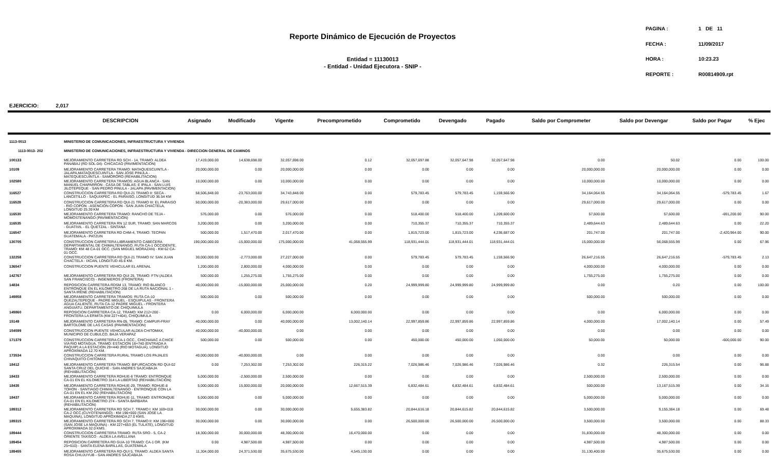Reporte Dinámico de Ejecución de Proyectos
Entidad = 11130013
- Entidad - Unidad Ejecutora - SNIP -
| PAGINA : | 1 DE 11 |
| FECHA : | 11/09/2017 |
| HORA : | 10:23.23 |
| REPORTE : | R00814909.rpt |
EJERCICIO: 2,017
| | DESCRIPCION | Asignado | Modificado | Vigente | Precomprometido | Comprometido | Devengado | Pagado | Saldo por Comprometer | Saldo por Devengar | Saldo por Pagar | % Ejec |
| --- | --- | --- | --- | --- | --- | --- | --- | --- | --- | --- | --- | --- |
| 1113-0013 | MINISTERIO DE COMUNICACIONES, INFRAESTRUCTURA Y VIVIENDA | | | | | | | | | | | |
| 1113-0013- 202 | MINISTERIO DE COMUNICACIONES, INFRAESTRUCTURA Y VIVIENDA - DIRECCION GENERAL DE CAMINOS | | | | | | | | | | | |
| 100133 | MEJORAMIENTO CARRETERA RD SCH - 14, TRAMO: ALDEA PANABAJ (RD SOL-04)- CHICACAO (PAVIMENTACION) | 17,419,000.00 | 14,638,698.00 | 32,057,698.00 | 0.12 | 32,057,697.88 | 32,057,647.98 | 32,057,647.98 | 0.00 | 50.02 | 0.00 | 100.00 |
| 10109 | MEJORAMIENTO CARRETERA TRAMO: MATAQUESCUINTLA - JALAPA,MATAQUESCUINTLA - SAN JOSE PINULA - MATEQUESCUINTLA - SAMORORO (REHABILITACION) | 20,000,000.00 | 0.00 | 20,000,000.00 | 0.00 | 0.00 | 0.00 | 0.00 | 20,000,000.00 | 20,000,000.00 | 0.00 | 0.00 |
| 102580 | MEJORAMIENTO CARRETERA TRAMOS: AGUA BLANCA - SAN MANUEL CHAPARRON - CASA DE TABLAS; E IPALA - SAN LUIS JILOTEPEQUE - SAN PEDRO PINULA - JALAPA (PAVIMENTACION) | 10,000,000.00 | 0.00 | 10,000,000.00 | 0.00 | 0.00 | 0.00 | 0.00 | 10,000,000.00 | 10,000,000.00 | 0.00 | 0.00 |
| 116527 | CONSTRUCCION CARRETERA RD QUI-21 TRAMO II: SECA - LANCETILLO - SAQUIXPEC - EL PARAISO, LONGITUD 36.54 KM | 58,506,848.00 | -23,763,000.00 | 34,743,848.00 | 0.00 | 579,783.45 | 579,783.45 | 1,159,566.90 | 34,164,064.55 | 34,164,064.55 | -579,783.45 | 1.67 |
| 116528 | CONSTRUCCION CARRETERA RD QUI-21 TRAMO III: EL PARAISO - RIO COPON - ASENCION COPON - SAN JUAN CHACTELA, LONGITUD 25.39 KM | 50,000,000.00 | -20,383,000.00 | 29,617,000.00 | 0.00 | 0.00 | 0.00 | 0.00 | 29,617,000.00 | 29,617,000.00 | 0.00 | 0.00 |
| 116530 | MEJORAMIENTO CARRETERA TRAMO: RANCHO DE TEJA - MOMOSTENANGO (PAVIMENTACIÓN) | 576,000.00 | 0.00 | 576,000.00 | 0.00 | 518,400.00 | 518,400.00 | 1,209,600.00 | 57,600.00 | 57,600.00 | -691,200.00 | 90.00 |
| 116535 | MEJORAMIENTO CARRETERA RN 12 SUR, TRAMO: SAN MARCOS - GUATIVIL - EL QUETZAL - SINTANÁ | 3,200,000.00 | 0.00 | 3,200,000.00 | 0.00 | 710,355.37 | 710,355.37 | 710,355.37 | 2,489,644.63 | 2,489,644.63 | 0.00 | 22.20 |
| 116547 | MEJORAMIENTO CARRETERA RD CHM-4, TRAMO: TECPAN GUATEMALA - PATZUN | 500,000.00 | 1,517,470.00 | 2,017,470.00 | 0.00 | 1,815,723.00 | 1,815,723.00 | 4,236,687.00 | 201,747.00 | 201,747.00 | -2,420,964.00 | 90.00 |
| 130705 | CONSTRUCCION CARRETERA LIBRAMIENTO CABECERA DEPARTAMENTAL DE CHIMALTENANGO, RUTA CA-1 OCCIDENTE, TRAMO: KM 48 CA-01 OCC. (SAN MIGUEL MORAZAN) - KM 62 CA-01 OCC. | 190,000,000.00 | -15,000,000.00 | 175,000,000.00 | 41,068,555.99 | 118,931,444.01 | 118,931,444.01 | 118,931,444.01 | 15,000,000.00 | 56,068,555.99 | 0.00 | 67.96 |
| 132258 | CONSTRUCCION CARRETERA RD QUI-21 TRAMO IV: SAN JUAN CHACTELA - IXCAN, LONGITUD 45.6 KM. | 30,000,000.00 | -2,773,000.00 | 27,227,000.00 | 0.00 | 579,783.45 | 579,783.45 | 1,159,566.90 | 26,647,216.55 | 26,647,216.55 | -579,783.45 | 2.13 |
| 136547 | CONSTRUCCION PUENTE VEHICULAR EL ARENAL | 1,200,000.00 | 2,800,000.00 | 4,000,000.00 | 0.00 | 0.00 | 0.00 | 0.00 | 4,000,000.00 | 4,000,000.00 | 0.00 | 0.00 |
| 142767 | MEJORAMIENTO CARRETERA RD QUI 25, TRAMO: FTN (ALDEA SAN FRANCISCO) - INGENIEROS (FRONTERA) | 500,000.00 | 1,255,275.00 | 1,755,275.00 | 0.00 | 0.00 | 0.00 | 0.00 | 1,755,275.00 | 1,755,275.00 | 0.00 | 0.00 |
| 14834 | REPOSICION CARRETERA RDSM 13, TRAMO: RIO BLANCO ENTRONQUE EN EL KILOMETRO 268 DE LA RUTA NACIONAL 1 - SANTA IRENE (REHABILITACION) | 40,000,000.00 | -15,000,000.00 | 25,000,000.00 | 0.20 | 24,999,999.80 | 24,999,999.80 | 24,999,999.80 | 0.00 | 0.20 | 0.00 | 100.00 |
| 149858 | MEJORAMIENTO CARRETERA TRAMOS: RUTA CA-10 QUEZALTEPEQUE - PADRE MIGUEL - ESQUIPULAS - FRONTERA AGUA CALIENTE, RUTA CA-12 PADRE MIGUEL - FRONTERA ANGUIATU, DEPARTAMENTO DE CHIQUIMULA | 500,000.00 | 0.00 | 500,000.00 | 0.00 | 0.00 | 0.00 | 0.00 | 500,000.00 | 500,000.00 | 0.00 | 0.00 |
| 149860 | REPOSICION CARRETERA CA-12, TRAMO: KM 212+200 - FRONTERA LA ERMITA (KM 227+404), CHIQUIMULA | 0.00 | 6,000,000.00 | 6,000,000.00 | 6,000,000.00 | 0.00 | 0.00 | 0.00 | 0.00 | 6,000,000.00 | 0.00 | 0.00 |
| 15149 | MEJORAMIENTO CARRETERA RN-05, TRAMO: CAMPUR-FRAY BARTOLOME DE LAS CASAS (PAVIMENTACION) | 40,000,000.00 | 0.00 | 40,000,000.00 | 13,002,140.14 | 22,997,859.86 | 22,997,859.86 | 22,997,859.86 | 4,000,000.00 | 17,002,140.14 | 0.00 | 57.49 |
| 154599 | CONSTRUCCION PUENTE VEHICULAR ALDEA CHITOMAX, MUNICIPIO DE CUBULCO, BAJA VERAPAZ | 40,000,000.00 | -40,000,000.00 | 0.00 | 0.00 | 0.00 | 0.00 | 0.00 | 0.00 | 0.00 | 0.00 | 0.00 |
| 171379 | CONSTRUCCION CARRETERA CA-1 OCC., CHICHAVAC A CHICE VIA RIO MOTAGUA. TRAMO: ESTACION 16+740 (ENTRADA A PAQUIP) A LA ESTACION 29+440 (RIO MOTAGUA), LONGITUD APROXIMADA 12.70 KM. | 500,000.00 | 0.00 | 500,000.00 | 0.00 | 450,000.00 | 450,000.00 | 1,050,000.00 | 50,000.00 | 50,000.00 | -600,000.00 | 90.00 |
| 173534 | CONSTRUCCION CARRETERA RURAL TRAMO LOS PAJALES CHIVAQUITO CHITOMAX | 40,000,000.00 | -40,000,000.00 | 0.00 | 0.00 | 0.00 | 0.00 | 0.00 | 0.00 | 0.00 | 0.00 | 0.00 |
| 18412 | MEJORAMIENTO CARRETERA TRAMO: BIFURCACION RD QUI-02 SANTA CRUZ DEL QUICHE - SAN ANDRES SAJCABAJA (REHABILITACIÓN) | 0.00 | 7,253,302.00 | 7,253,302.00 | 226,315.22 | 7,026,986.46 | 7,026,986.46 | 7,026,986.46 | 0.32 | 226,315.54 | 0.00 | 96.88 |
| 18433 | MEJORAMIENTO CARRETERA RDHUE-6 TRAMO: ENTRONQUE CA-01 EN EL KILOMETRO 314 LA LIBERTAD (REHABILITACION) | 5,000,000.00 | -2,500,000.00 | 2,500,000.00 | 0.00 | 0.00 | 0.00 | 0.00 | 2,500,000.00 | 2,500,000.00 | 0.00 | 0.00 |
| 18435 | MEJORAMIENTO CARRETERA RDHUE-29, TRAMO: RDHUE-8 TOHON - SANTIAGO CHIMALTENANGO - ENTRONQUE CON LA CA-01 EN EL KM 292 (REHABILITACION) | 5,000,000.00 | 15,000,000.00 | 20,000,000.00 | 12,667,515.39 | 6,832,484.61 | 6,832,484.61 | 6,832,484.61 | 500,000.00 | 13,167,515.39 | 0.00 | 34.16 |
| 18437 | MEJORAMIENTO CARRETERA RDHUE-11, TRAMO: ENTRONQUE CA-01 EN EL KILOMETRO 274 - SANTA BARBARA (REHABILITACION) | 5,000,000.00 | 0.00 | 5,000,000.00 | 0.00 | 0.00 | 0.00 | 0.00 | 5,000,000.00 | 5,000,000.00 | 0.00 | 0.00 |
| 189312 | MEJORAMIENTO CARRETERA RD SCH 7, TRAMO I: KM 169+018 CA-2 OCC.(CUYOTENANGO) - KM 196+000 (SAN JOSE LA MAQUINA), LONGITUD APROXIMADA 27.0 KMS. | 30,000,000.00 | 0.00 | 30,000,000.00 | 5,655,383.82 | 20,844,616.18 | 20,844,615.82 | 20,844,615.82 | 3,500,000.00 | 9,155,384.18 | 0.00 | 69.48 |
| 189315 | MEJORAMIENTO CARRETERA RD SCH 7, TRAMO II: KM 196+000 (SAN JOSE LA MAQUINA) - KM 227+653 (EL TULATE), LONGITUD APROXIMADA 32.0 KMS. | 30,000,000.00 | 0.00 | 30,000,000.00 | 0.00 | 26,500,000.00 | 26,500,000.00 | 26,500,000.00 | 3,500,000.00 | 3,500,000.00 | 0.00 | 88.33 |
| 189444 | CONSTRUCCION CARRETERA TRAMO: RUTA SRO - 5, CA-2 ORIENTE TAXISCO - ALDEA LA AVELLANA | 18,300,000.00 | 30,000,000.00 | 48,300,000.00 | 16,470,000.00 | 0.00 | 0.00 | 0.00 | 31,830,000.00 | 48,300,000.00 | 0.00 | 0.00 |
| 189454 | REPOSICION CARRETERA RD GUA-10 TRAMO: CA-1 OR. (KM 25+610) - SANTA ELENA BARILLAS, GUATEMALA | 0.00 | 4,987,500.00 | 4,987,500.00 | 0.00 | 0.00 | 0.00 | 0.00 | 4,987,500.00 | 4,987,500.00 | 0.00 | 0.00 |
| 189455 | MEJORAMIENTO CARRETERA RD-QUI 5, TRAMO: ALDEA SANTA ROSA CHUJUYUB - SAN ANDRES SAJCABAJA | 11,304,000.00 | 24,371,530.00 | 35,675,530.00 | 4,545,130.00 | 0.00 | 0.00 | 0.00 | 31,130,400.00 | 35,675,530.00 | 0.00 | 0.00 |